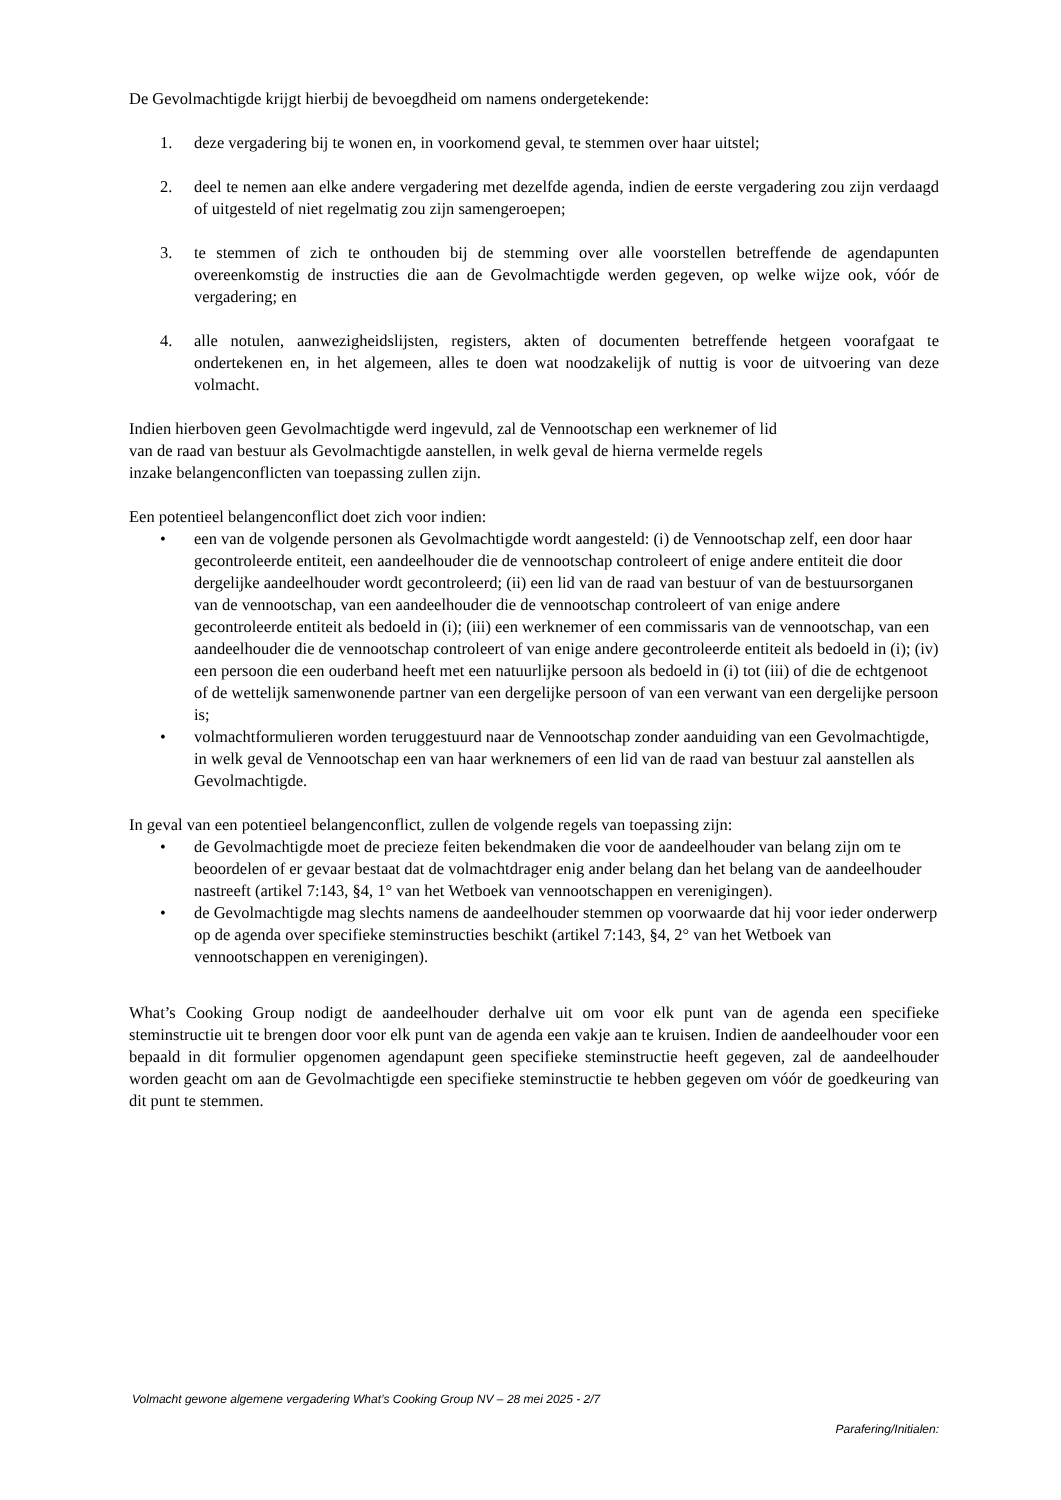De Gevolmachtigde krijgt hierbij de bevoegdheid om namens ondergetekende:
1. deze vergadering bij te wonen en, in voorkomend geval, te stemmen over haar uitstel;
2. deel te nemen aan elke andere vergadering met dezelfde agenda, indien de eerste vergadering zou zijn verdaagd of uitgesteld of niet regelmatig zou zijn samengeroepen;
3. te stemmen of zich te onthouden bij de stemming over alle voorstellen betreffende de agendapunten overeenkomstig de instructies die aan de Gevolmachtigde werden gegeven, op welke wijze ook, vóór de vergadering; en
4. alle notulen, aanwezigheidslijsten, registers, akten of documenten betreffende hetgeen voorafgaat te ondertekenen en, in het algemeen, alles te doen wat noodzakelijk of nuttig is voor de uitvoering van deze volmacht.
Indien hierboven geen Gevolmachtigde werd ingevuld, zal de Vennootschap een werknemer of lid
van de raad van bestuur als Gevolmachtigde aanstellen, in welk geval de hierna vermelde regels
inzake belangenconflicten van toepassing zullen zijn.
Een potentieel belangenconflict doet zich voor indien:
• een van de volgende personen als Gevolmachtigde wordt aangesteld: (i) de Vennootschap zelf, een door haar gecontroleerde entiteit, een aandeelhouder die de vennootschap controleert of enige andere entiteit die door dergelijke aandeelhouder wordt gecontroleerd; (ii) een lid van de raad van bestuur of van de bestuursorganen van de vennootschap, van een aandeelhouder die de vennootschap controleert of van enige andere gecontroleerde entiteit als bedoeld in (i); (iii) een werknemer of een commissaris van de vennootschap, van een aandeelhouder die de vennootschap controleert of van enige andere gecontroleerde entiteit als bedoeld in (i); (iv) een persoon die een ouderband heeft met een natuurlijke persoon als bedoeld in (i) tot (iii) of die de echtgenoot of de wettelijk samenwonende partner van een dergelijke persoon of van een verwant van een dergelijke persoon is;
• volmachtformulieren worden teruggestuurd naar de Vennootschap zonder aanduiding van een Gevolmachtigde, in welk geval de Vennootschap een van haar werknemers of een lid van de raad van bestuur zal aanstellen als Gevolmachtigde.
In geval van een potentieel belangenconflict, zullen de volgende regels van toepassing zijn:
• de Gevolmachtigde moet de precieze feiten bekendmaken die voor de aandeelhouder van belang zijn om te beoordelen of er gevaar bestaat dat de volmachtdrager enig ander belang dan het belang van de aandeelhouder nastreeft (artikel 7:143, §4, 1° van het Wetboek van vennootschappen en verenigingen).
• de Gevolmachtigde mag slechts namens de aandeelhouder stemmen op voorwaarde dat hij voor ieder onderwerp op de agenda over specifieke steminstructies beschikt (artikel 7:143, §4, 2° van het Wetboek van vennootschappen en verenigingen).
What’s Cooking Group nodigt de aandeelhouder derhalve uit om voor elk punt van de agenda een specifieke steminstructie uit te brengen door voor elk punt van de agenda een vakje aan te kruisen. Indien de aandeelhouder voor een bepaald in dit formulier opgenomen agendapunt geen specifieke steminstructie heeft gegeven, zal de aandeelhouder worden geacht om aan de Gevolmachtigde een specifieke steminstructie te hebben gegeven om vóór de goedkeuring van dit punt te stemmen.
Volmacht gewone algemene vergadering What’s Cooking Group NV – 28 mei 2025 - 2/7
Parafering/Initialen: